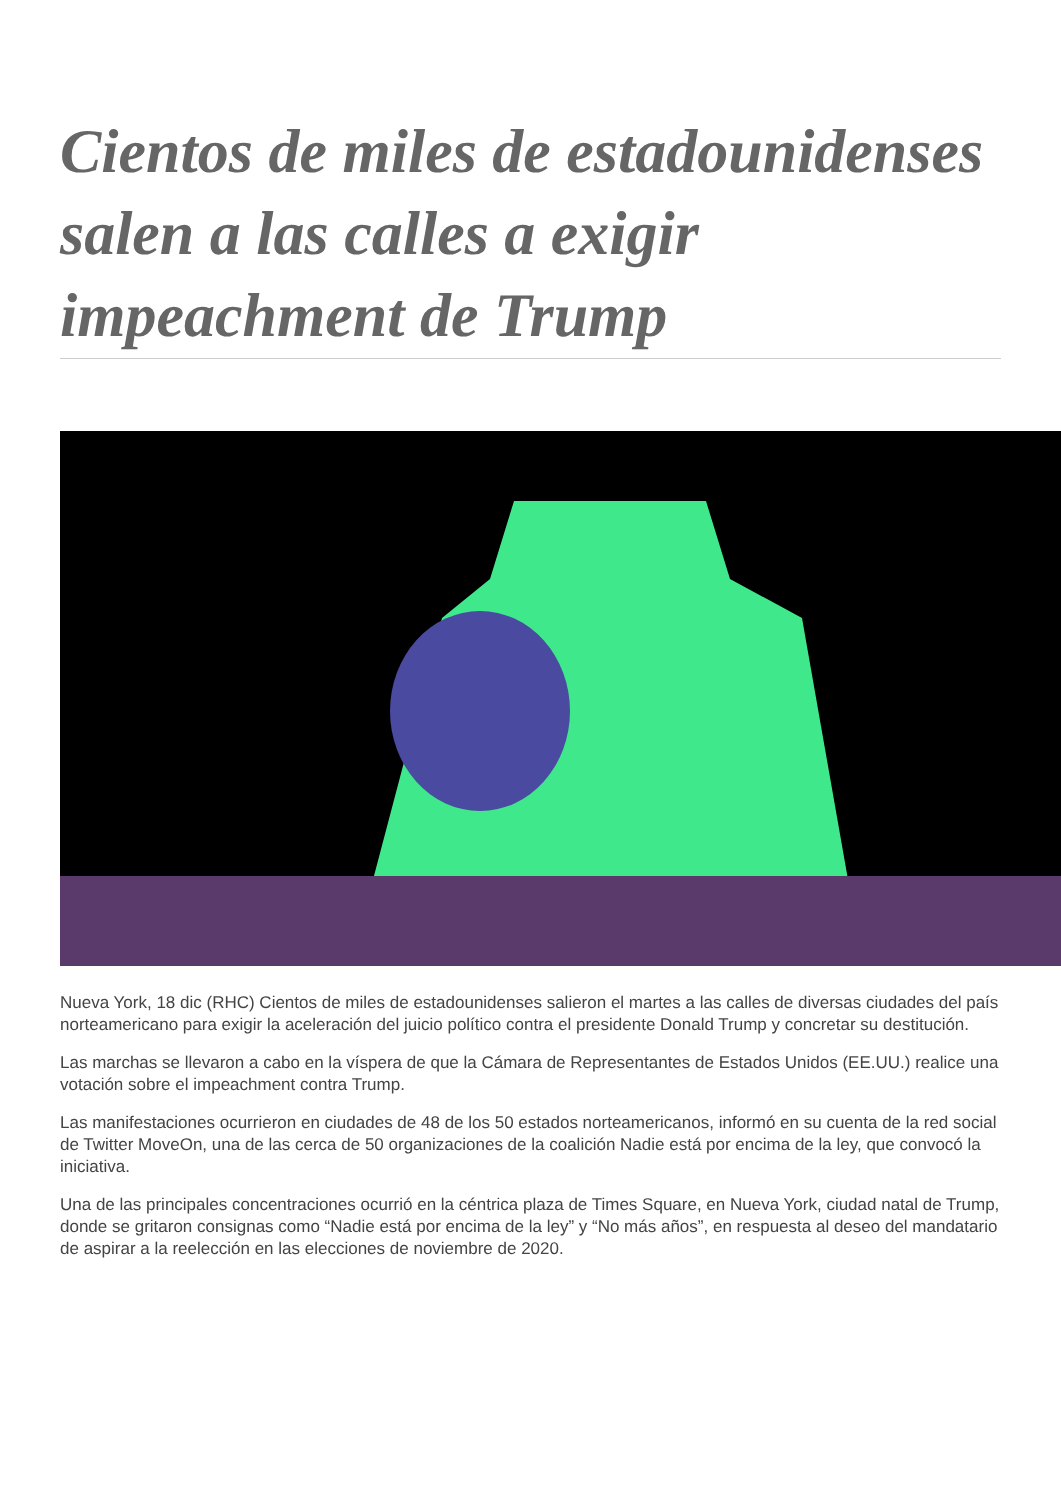Cientos de miles de estadounidenses salen a las calles a exigir impeachment de Trump
Nueva York, 18 dic (RHC) Cientos de miles de estadounidenses salieron el martes a las calles de diversas ciudades del país norteamericano para exigir la aceleración del juicio político contra el presidente Donald Trump y concretar su destitución.
Las marchas se llevaron a cabo en la víspera de que la Cámara de Representantes de Estados Unidos (EE.UU.) realice una votación sobre el impeachment contra Trump.
Las manifestaciones ocurrieron en ciudades de 48 de los 50 estados norteamericanos, informó en su cuenta de la red social de Twitter MoveOn, una de las cerca de 50 organizaciones de la coalición Nadie está por encima de la ley, que convocó la iniciativa.
Una de las principales concentraciones ocurrió en la céntrica plaza de Times Square, en Nueva York, ciudad natal de Trump, donde se gritaron consignas como “Nadie está por encima de la ley” y “No más años”, en respuesta al deseo del mandatario de aspirar a la reelección en las elecciones de noviembre de 2020.